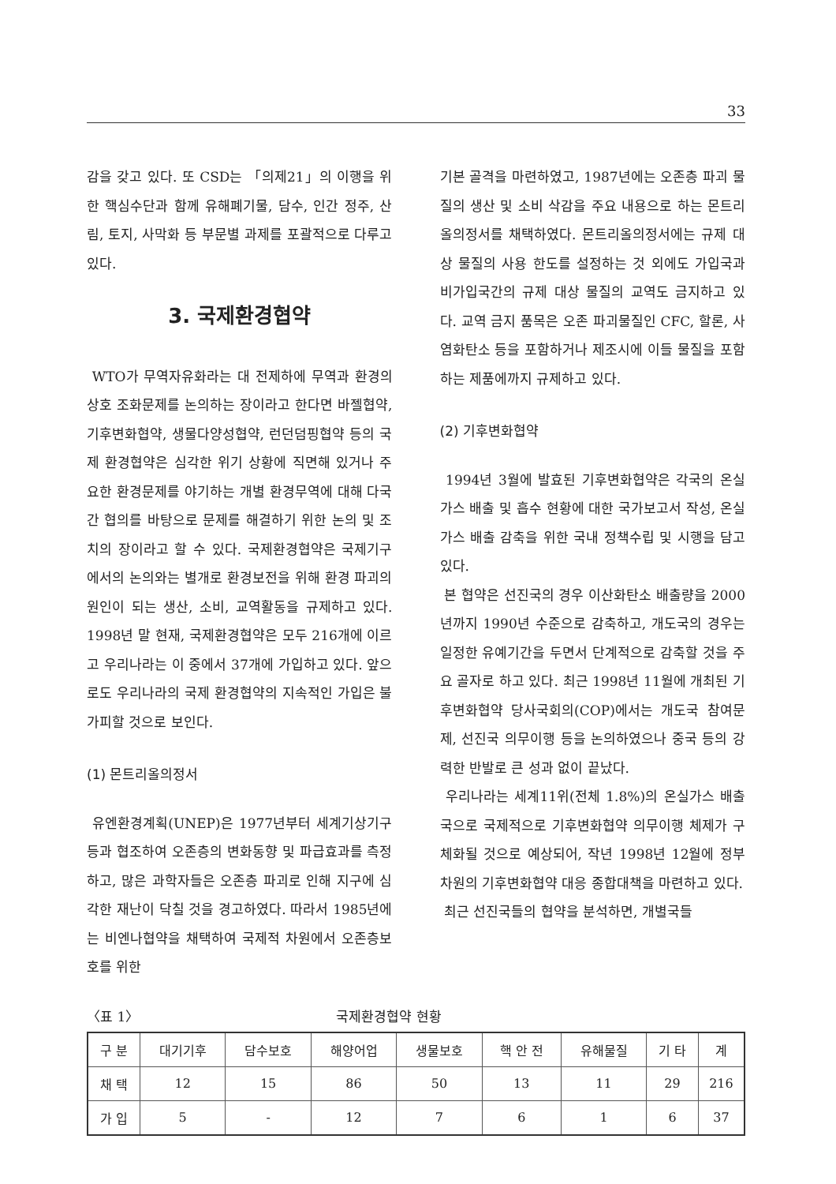33
감을 갖고 있다. 또 CSD는 「의제21」의 이행을 위한 핵심수단과 함께 유해폐기물, 담수, 인간 정주, 산림, 토지, 사막화 등 부문별 과제를 포괄적으로 다루고 있다.
3. 국제환경협약
WTO가 무역자유화라는 대 전제하에 무역과 환경의 상호 조화문제를 논의하는 장이라고 한다면 바젤협약, 기후변화협약, 생물다양성협약, 런던덤핑협약 등의 국제 환경협약은 심각한 위기 상황에 직면해 있거나 주요한 환경문제를 야기하는 개별 환경무역에 대해 다국간 협의를 바탕으로 문제를 해결하기 위한 논의 및 조치의 장이라고 할 수 있다. 국제환경협약은 국제기구에서의 논의와는 별개로 환경보전을 위해 환경 파괴의 원인이 되는 생산, 소비, 교역활동을 규제하고 있다. 1998년 말 현재, 국제환경협약은 모두 216개에 이르고 우리나라는 이 중에서 37개에 가입하고 있다. 앞으로도 우리나라의 국제 환경협약의 지속적인 가입은 불가피할 것으로 보인다.
(1) 몬트리올의정서
유엔환경계획(UNEP)은 1977년부터 세계기상기구 등과 협조하여 오존층의 변화동향 및 파급효과를 측정하고, 많은 과학자들은 오존층 파괴로 인해 지구에 심각한 재난이 닥칠 것을 경고하였다. 따라서 1985년에는 비엔나협약을 채택하여 국제적 차원에서 오존층보호를 위한
기본 골격을 마련하였고, 1987년에는 오존층 파괴 물질의 생산 및 소비 삭감을 주요 내용으로 하는 몬트리올의정서를 채택하였다. 몬트리올의정서에는 규제 대상 물질의 사용 한도를 설정하는 것 외에도 가입국과 비가입국간의 규제 대상 물질의 교역도 금지하고 있다. 교역 금지 품목은 오존 파괴물질인 CFC, 할론, 사염화탄소 등을 포함하거나 제조시에 이들 물질을 포함하는 제품에까지 규제하고 있다.
(2) 기후변화협약
1994년 3월에 발효된 기후변화협약은 각국의 온실가스 배출 및 흡수 현황에 대한 국가보고서 작성, 온실가스 배출 감축을 위한 국내 정책수립 및 시행을 담고 있다.
본 협약은 선진국의 경우 이산화탄소 배출량을 2000년까지 1990년 수준으로 감축하고, 개도국의 경우는 일정한 유예기간을 두면서 단계적으로 감축할 것을 주요 골자로 하고 있다. 최근 1998년 11월에 개최된 기후변화협약 당사국회의(COP)에서는 개도국 참여문제, 선진국 의무이행 등을 논의하였으나 중국 등의 강력한 반발로 큰 성과 없이 끝났다.
우리나라는 세계11위(전체 1.8%)의 온실가스 배출국으로 국제적으로 기후변화협약 의무이행 체제가 구체화될 것으로 예상되어, 작년 1998년 12월에 정부 차원의 기후변화협약 대응 종합대책을 마련하고 있다.
최근 선진국들의 협약을 분석하면, 개별국들
〈표 1〉 국제환경협약 현황
| 구 분 | 대기기후 | 담수보호 | 해양어업 | 생물보호 | 핵 안 전 | 유해물질 | 기 타 | 계 |
| --- | --- | --- | --- | --- | --- | --- | --- | --- |
| 채 택 | 12 | 15 | 86 | 50 | 13 | 11 | 29 | 216 |
| 가 입 | 5 | - | 12 | 7 | 6 | 1 | 6 | 37 |